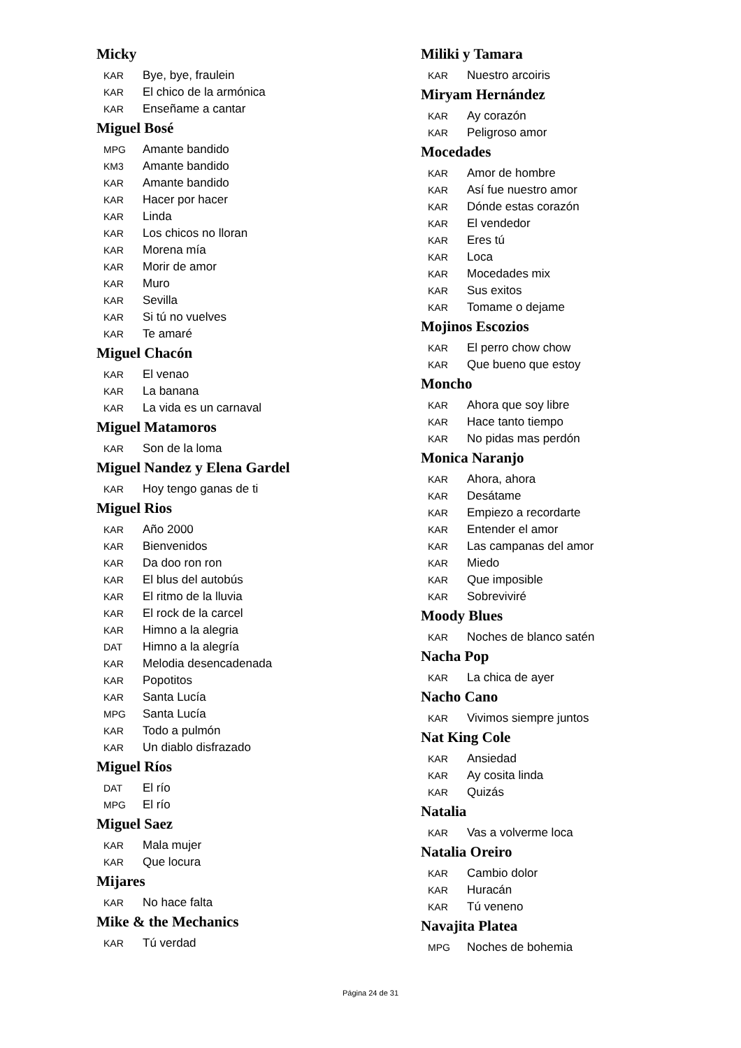Micky
KAR Bye, bye, fraulein
KAR El chico de la armónica
KAR Enseñame a cantar
Miguel Bosé
MPG Amante bandido
KM3 Amante bandido
KAR Amante bandido
KAR Hacer por hacer
KAR Linda
KAR Los chicos no lloran
KAR Morena mía
KAR Morir de amor
KAR Muro
KAR Sevilla
KAR Si tú no vuelves
KAR Te amaré
Miguel Chacón
KAR El venao
KAR La banana
KAR La vida es un carnaval
Miguel Matamoros
KAR Son de la loma
Miguel Nandez y Elena Gardel
KAR Hoy tengo ganas de ti
Miguel Rios
KAR Año 2000
KAR Bienvenidos
KAR Da doo ron ron
KAR El blus del autobús
KAR El ritmo de la lluvia
KAR El rock de la carcel
KAR Himno a la alegria
DAT Himno a la alegría
KAR Melodia desencadenada
KAR Popotitos
KAR Santa Lucía
MPG Santa Lucía
KAR Todo a pulmón
KAR Un diablo disfrazado
Miguel Ríos
DAT El río
MPG El río
Miguel Saez
KAR Mala mujer
KAR Que locura
Mijares
KAR No hace falta
Mike & the Mechanics
KAR Tú verdad
Miliki y Tamara
KAR Nuestro arcoiris
Miryam Hernández
KAR Ay corazón
KAR Peligroso amor
Mocedades
KAR Amor de hombre
KAR Así fue nuestro amor
KAR Dónde estas corazón
KAR El vendedor
KAR Eres tú
KAR Loca
KAR Mocedades mix
KAR Sus exitos
KAR Tomame o dejame
Mojinos Escozios
KAR El perro chow chow
KAR Que bueno que estoy
Moncho
KAR Ahora que soy libre
KAR Hace tanto tiempo
KAR No pidas mas perdón
Monica Naranjo
KAR Ahora, ahora
KAR Desátame
KAR Empiezo a recordarte
KAR Entender el amor
KAR Las campanas del amor
KAR Miedo
KAR Que imposible
KAR Sobreviviré
Moody Blues
KAR Noches de blanco satén
Nacha Pop
KAR La chica de ayer
Nacho Cano
KAR Vivimos siempre juntos
Nat King Cole
KAR Ansiedad
KAR Ay cosita linda
KAR Quizás
Natalia
KAR Vas a volverme loca
Natalia Oreiro
KAR Cambio dolor
KAR Huracán
KAR Tú veneno
Navajita Platea
MPG Noches de bohemia
Página 24 de 31